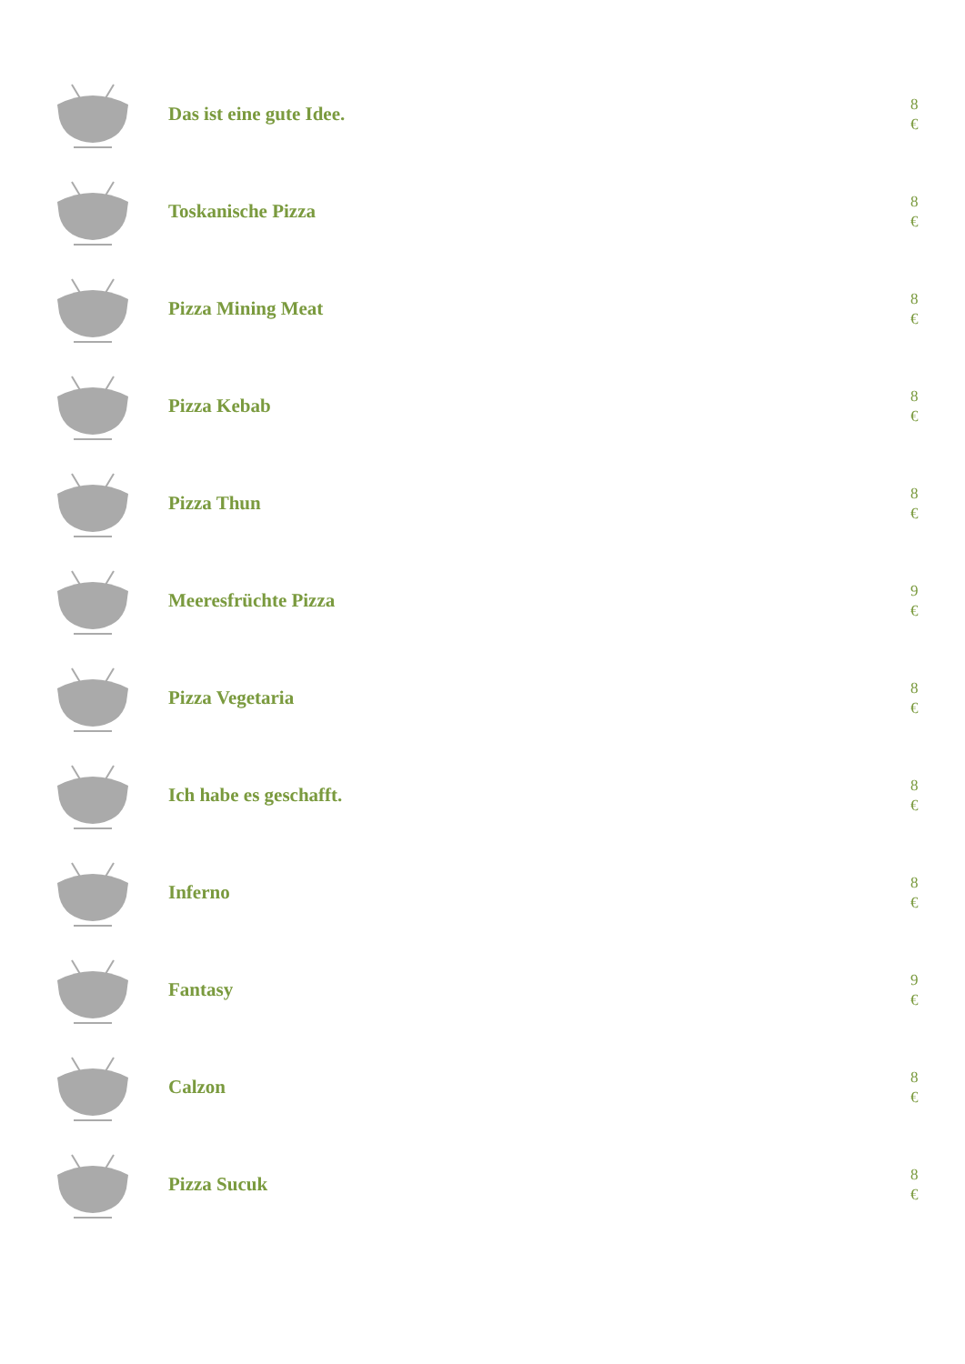Das ist eine gute Idee.
8
€
Toskanische Pizza
8
€
Pizza Mining Meat
8
€
Pizza Kebab
8
€
Pizza Thun
8
€
Meeresfrüchte Pizza
9
€
Pizza Vegetaria
8
€
Ich habe es geschafft.
8
€
Inferno
8
€
Fantasy
9
€
Calzon
8
€
Pizza Sucuk
8
€